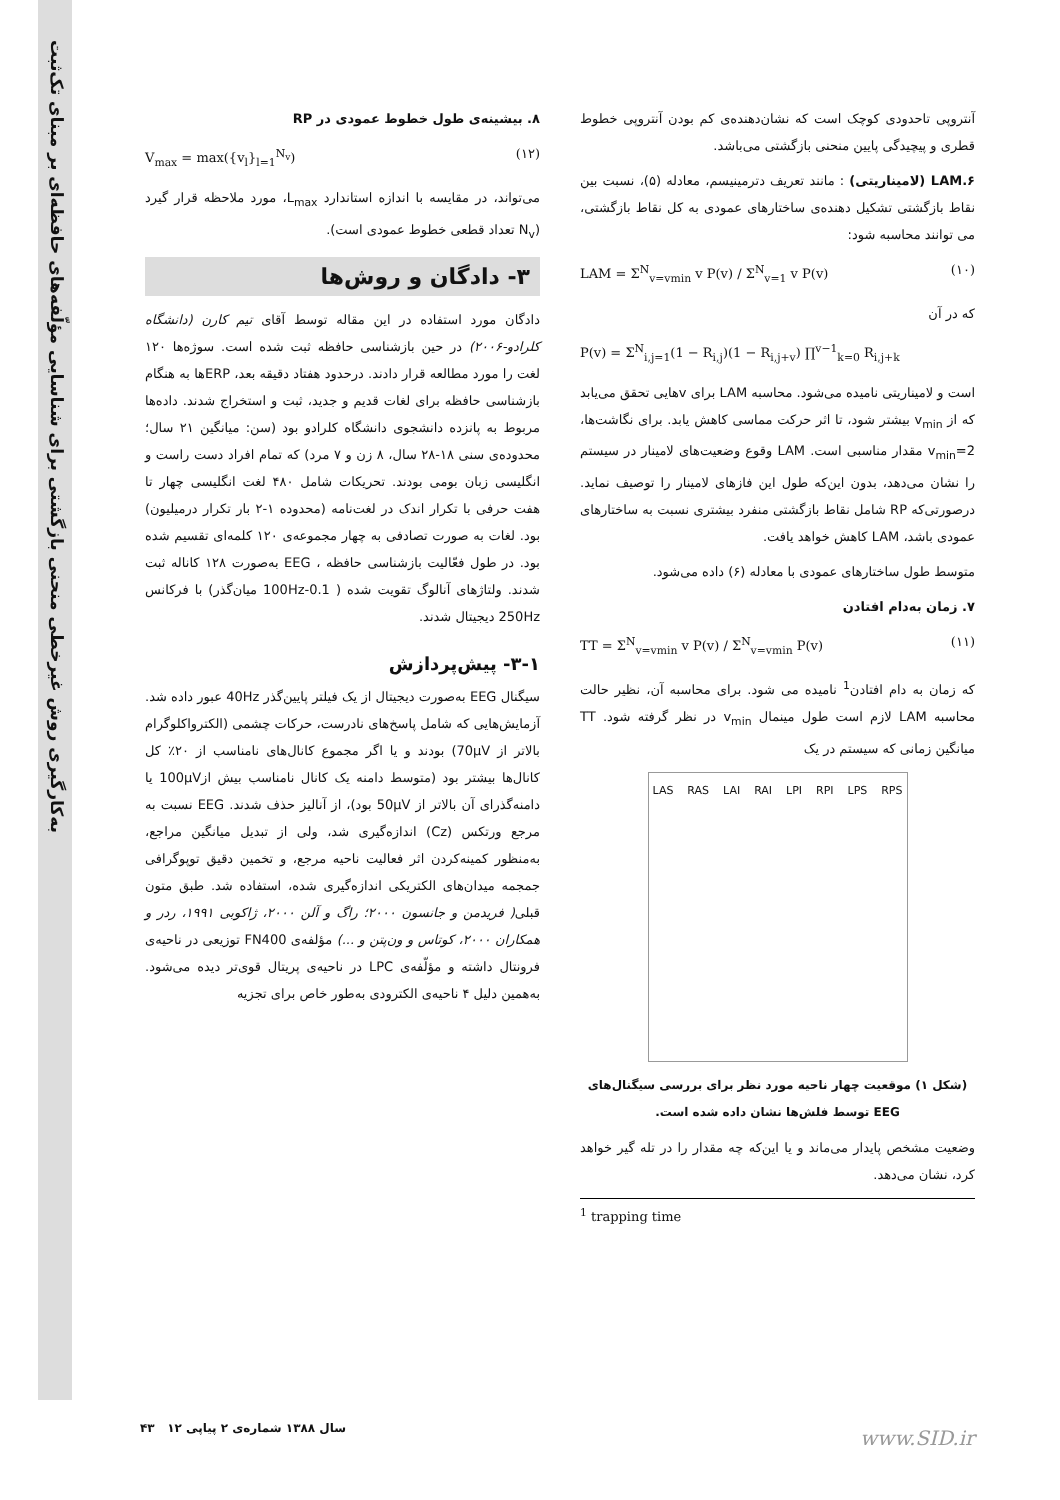به‌کارگیری روش غیرخطی منحنی بازگشتی برای شناسایی مؤلّفه‌های حافظه‌ای بر مبنای تک‌ثبت
آنتروپی تاحدودی کوچک است که نشان‌دهنده‌ی کم بودن آنتروپی خطوط قطری و پیچیدگی پایین منحنی بازگشتی می‌باشد.
LAM.۶ (لامیناریتی) : مانند تعریف دترمینیسم، معادله (۵)، نسبت بین نقاط بازگشتی تشکیل دهنده‌ی ساختارهای عمودی به کل نقاط بازگشتی، می توانند محاسبه شود:
LAM = Σ<sup>N</sup><sub>v=vmin</sub> v P(v) / Σ<sup>N</sup><sub>v=1</sub> v P(v) (۱۰)
که در آن
P(v) = Σ<sup>N</sup><sub>i,j=1</sub>(1 − R<sub>i,j</sub>)(1 − R<sub>i,j+v</sub>) ∏<sup>v−1</sup><sub>k=0</sub> R<sub>i,j+k</sub>
است و لامیناریتی نامیده می‌شود. محاسبه LAM برای vهایی تحقق می‌یابد که از v<sub>min</sub> بیشتر شود، تا اثر حرکت مماسی کاهش یابد. برای نگاشت‌ها، v<sub>min</sub>=2 مقدار مناسبی است. LAM وقوع وضعیت‌های لامینار در سیستم را نشان می‌دهد، بدون این‌که طول این فازهای لامینار را توصیف نماید. درصورتی‌که RP شامل نقاط بازگشتی منفرد بیشتری نسبت به ساختارهای عمودی باشد، LAM کاهش خواهد یافت.
متوسط طول ساختارهای عمودی با معادله (۶) داده می‌شود.
۷. زمان به‌دام افتادن
TT = Σ<sup>N</sup><sub>v=vmin</sub> v P(v) / Σ<sup>N</sup><sub>v=vmin</sub> P(v) (۱۱)
که زمان به دام افتادن<sup>1</sup> نامیده می شود. برای محاسبه آن، نظیر حالت محاسبه LAM لازم است طول مینمال v<sub>min</sub> در نظر گرفته شود. TT میانگین زمانی که سیستم در یک
LAS RAS LAI RAI LPI RPI LPS RPS
(شکل ۱) موقعیت چهار ناحیه مورد نظر برای بررسی سیگنال‌های EEG توسط فلش‌ها نشان داده شده است.
وضعیت مشخص پایدار می‌ماند و یا این‌که چه مقدار را در تله گیر خواهد کرد، نشان می‌دهد.
<sup>1</sup> trapping time
۸. بیشینه‌ی طول خطوط عمودی در RP
V<sub>max</sub> = max({v<sub>l</sub>}<sub>l=1</sub><sup>N<sub>v</sub></sup>) (۱۲)
می‌تواند، در مقایسه با اندازه استاندارد L<sub>max</sub>، مورد ملاحظه قرار گیرد (N<sub>v</sub> تعداد قطعی خطوط عمودی است).
۳- دادگان و روش‌ها
دادگان مورد استفاده در این مقاله توسط آقای تیم کارن (دانشگاه کلرادو-۲۰۰۶) در حین بازشناسی حافظه ثبت شده است. سوژه‌ها ۱۲۰ لغت را مورد مطالعه قرار دادند. درحدود هفتاد دقیقه بعد، ERPها به هنگام بازشناسی حافظه برای لغات قدیم و جدید، ثبت و استخراج شدند. داده‌ها مربوط به پانزده دانشجوی دانشگاه کلرادو بود (سن: میانگین ۲۱ سال؛ محدوده‌ی سنی ۱۸-۲۸ سال، ۸ زن و ۷ مرد) که تمام افراد دست راست و انگلیسی زبان بومی بودند. تحریکات شامل ۴۸۰ لغت انگلیسی چهار تا هفت حرفی با تکرار اندک در لغت‌نامه (محدوده ۱-۲ بار تکرار درمیلیون) بود. لغات به صورت تصادفی به چهار مجموعه‌ی ۱۲۰ کلمه‌ای تقسیم شده بود. در طول فعّالیت بازشناسی حافظه ، EEG به‌صورت ۱۲۸ کاناله ثبت شدند. ولتاژهای آنالوگ تقویت شده ( 0.1-100Hz میان‌گذر) با فرکانس 250Hz دیجیتال شدند.
۳-۱- پیش‌پردازش
سیگنال EEG به‌صورت دیجیتال از یک فیلتر پایین‌گذر 40Hz عبور داده شد. آزمایش‌هایی که شامل پاسخ‌های نادرست، حرکات چشمی (الکترواکلوگرام بالاتر از 70µV) بودند و یا اگر مجموع کانال‌های نامناسب از ۲۰٪ کل کانال‌ها بیشتر بود (متوسط دامنه یک کانال نامناسب بیش از100µV یا دامنه‌گذرای آن بالاتر از 50µV بود)، از آنالیز حذف شدند. EEG نسبت به مرجع ورتکس (Cz) اندازه‌گیری شد، ولی از تبدیل میانگین مراجع، به‌منظور کمینه‌کردن اثر فعالیت ناحیه مرجع، و تخمین دقیق توپوگرافی جمجمه میدان‌های الکتریکی اندازه‌گیری شده، استفاده شد. طبق متون قبلی( فریدمن و جانسون ۲۰۰۰؛ راگ و آلن ۲۰۰۰، ژاکوبی ۱۹۹۱، ردر و همکاران ۲۰۰۰، کوتاس و ون‌پتن و ...) مؤلفه‌ی FN400 توزیعی در ناحیه‌ی فرونتال داشته و مؤلّفه‌ی LPC در ناحیه‌ی پریتال قوی‌تر دیده می‌شود. به‌همین دلیل ۴ ناحیه‌ی الکترودی به‌طور خاص برای تجزیه
سال ۱۳۸۸ شماره‌ی ۲ پیاپی ۱۲ ۴۳
www.SID.ir